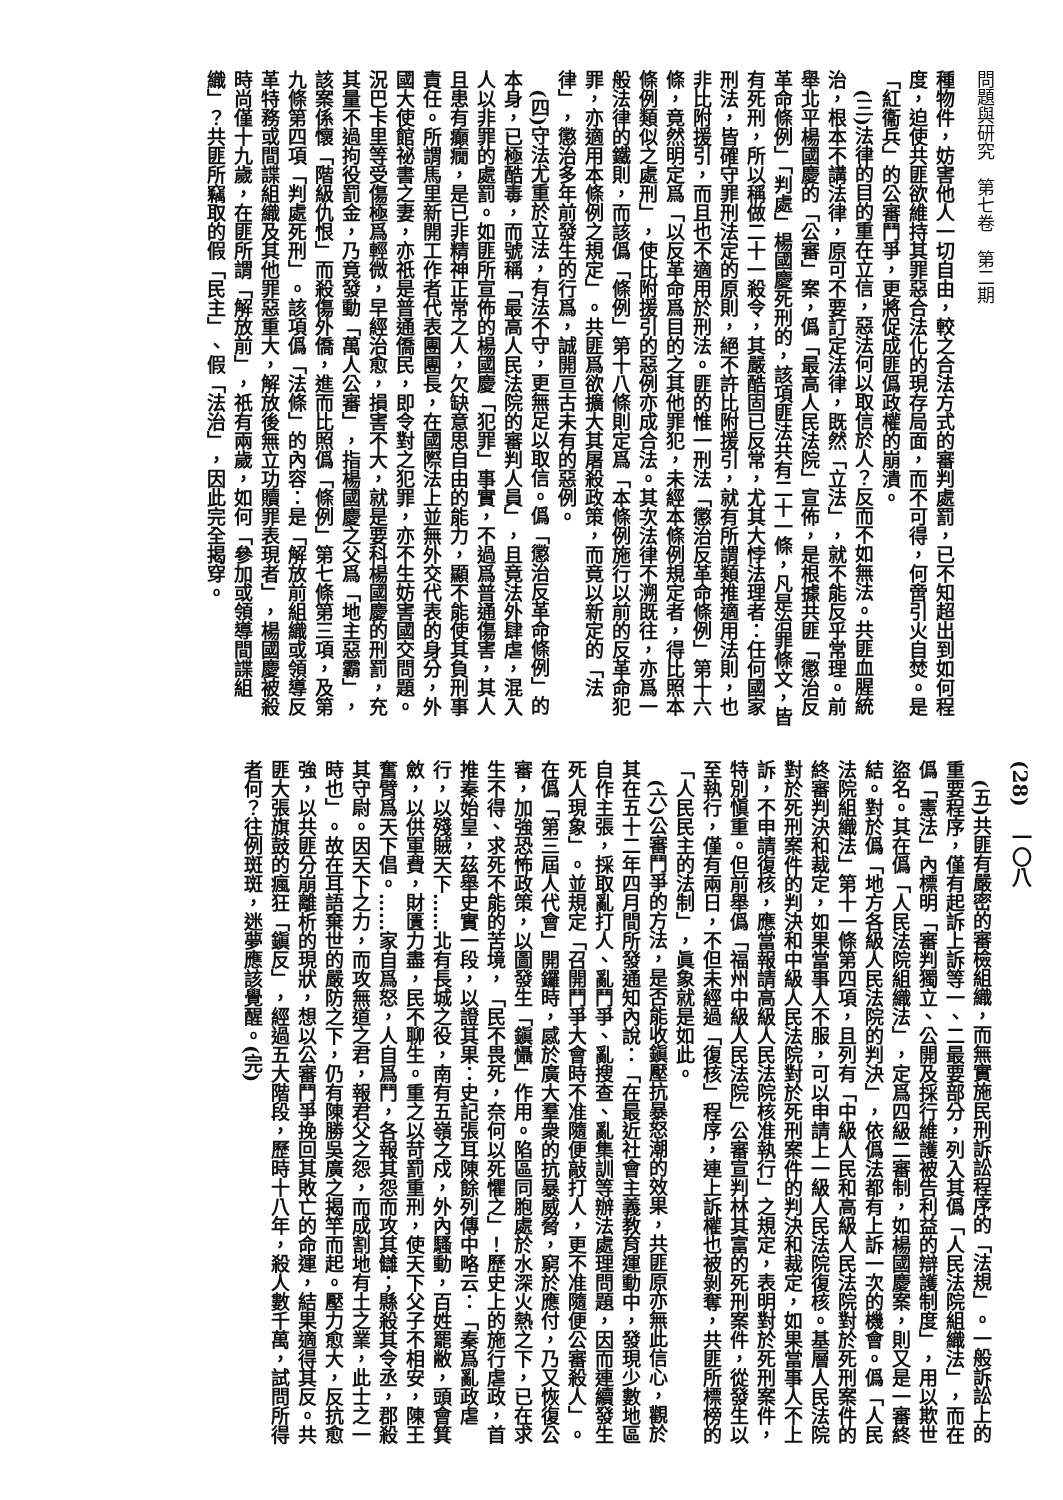問題與研究　第七卷　第二期
種物件，妨害他人一切自由，較之合法方式的審判處罰，已不知超出到如何程度，迫使共匪欲維持其罪惡合法化的現存局面，而不可得，何啻引火自焚。是「紅衞兵」的公審鬥爭，更將促成匪僞政權的崩潰。
　(三)法律的目的重在立信，惡法何以取信於人？反而不如無法。共匪血腥統治，根本不講法律，原可不要訂定法律，既然「立法」，就不能反乎常理。前舉北平楊國慶的「公審」案，僞「最高人民法院」宣佈，是根據共匪「懲治反革命條例」「判處」楊國慶死刑的，該項匪法共有二十一條，凡是治罪條文，皆有死刑，所以稱做二十一殺令，其嚴酷固已反常，尤其大悖法理者：任何國家刑法，皆確守罪刑法定的原則，絕不許比附援引，就有所謂類推適用法則，也非比附援引，而且也不適用於刑法。匪的惟一刑法「懲治反革命條例」第十六條，竟然明定爲「以反革命爲目的之其他罪犯，未經本條例規定者，得比照本條例類似之處刑」，使比附援引的惡例亦成合法。其次法律不溯既往，亦爲一般法律的鐵則，而該僞「條例」第十八條則定爲「本條例施行以前的反革命犯罪，亦適用本條例之規定」。共匪爲欲擴大其屠殺政策，而竟以新定的「法律」，懲治多年前發生的行爲，誠開亘古未有的惡例。
　(四)守法尤重於立法，有法不守，更無足以取信。僞「懲治反革命條例」的本身，已極酷毒，而號稱「最高人民法院的審判人員」，且竟法外肆虐，混入人以非罪的處罰。如匪所宣佈的楊國慶「犯罪」事實，不過爲普通傷害，其人且患有癲癇，是已非精神正常之人，欠缺意思自由的能力，顯不能使其負刑事責任。所謂馬里新開工作者代表團團長，在國際法上並無外交代表的身分，外國大使館祕書之妻，亦祇是普通僑民，即令對之犯罪，亦不生妨害國交問題。況巴卡里等受傷極爲輕微，早經治愈，損害不大，就是要科楊國慶的刑罰，充其量不過拘役罰金，乃竟發動「萬人公審」，指楊國慶之父爲「地主惡霸」，該案係懷「階級仇恨」而殺傷外僑，進而比照僞「條例」第七條第三項，及第九條第四項「判處死刑」。該項僞「法條」的內容：是「解放前組織或領導反革特務或間諜組織及其他罪惡重大，解放後無立功贖罪表現者」，楊國慶被殺時尚僅十九歲，在匪所謂「解放前」，祇有兩歲，如何「參加或領導間諜組織」？共匪所竊取的假「民主」、假「法治」，因此完全揭穿。
(28)　一〇八
　(五)共匪有嚴密的審檢組織，而無實施民刑訴訟程序的「法規」。一般訴訟上的重要程序，僅有起訴上訴等一、二最要部分，列入其僞「人民法院組織法」，而在僞「憲法」內標明「審判獨立、公開及採行維護被告利益的辯護制度」，用以欺世盜名。其在僞「人民法院組織法」，定爲四級二審制，如楊國慶案，則又是一審終結。對於僞「地方各級人民法院的判決」，依僞法都有上訴一次的機會。僞「人民法院組織法」第十一條第四項，且列有「中級人民和高級人民法院對於死刑案件的終審判決和裁定，如果當事人不服，可以申請上一級人民法院復核。基層人民法院對於死刑案件的判決和中級人民法院對於死刑案件的判決和裁定，如果當事人不上訴，不申請復核，應當報請高級人民法院核准執行」之規定，表明對於死刑案件，特別愼重。但前舉僞「福州中級人民法院」公審宣判林其富的死刑案件，從發生以至執行，僅有兩日，不但未經過「復核」程序，連上訴權也被剝奪，共匪所標榜的「人民民主的法制」，眞象就是如此。
　(六)公審鬥爭的方法，是否能收鎭壓抗暴怒潮的效果，共匪原亦無此信心，觀於其在五十二年四月間所發通知內說：「在最近社會主義教育運動中，發現少數地區自作主張，採取亂打人、亂鬥爭、亂搜查、亂集訓等辦法處理問題，因而連續發生死人現象」。並規定「召開鬥爭大會時不准隨便敲打人，更不准隨便公審殺人」。在僞「第三屆人代會」開鑼時，感於廣大羣衆的抗暴威脅，窮於應付，乃又恢復公審，加強恐怖政策，以圖發生「鎭懾」作用。陷區同胞處於水深火熱之下，已在求生不得、求死不能的苦境，「民不畏死，奈何以死懼之」！歷史上的施行虐政，首推秦始皇，茲舉史實一段，以證其果：史記張耳陳餘列傳中略云：「秦爲亂政虐行，以殘賊天下……北有長城之役，南有五嶺之戍，外內騷動，百姓罷敝，頭會箕斂，以供軍費，財匱力盡，民不聊生。重之以苛罰重刑，使天下父子不相安，陳王奮臂爲天下倡。……家自爲怒，人自爲鬥，各報其怨而攻其讎；縣殺其令丞，郡殺其守尉。因天下之力，而攻無道之君，報君父之怨，而成割地有土之業，此士之一時也」。故在耳語棄世的嚴防之下，仍有陳勝吳廣之揭竿而起。壓力愈大，反抗愈強，以共匪分崩離析的現狀，想以公審鬥爭挽回其敗亡的命運，結果適得其反。共匪大張旗鼓的瘋狂「鎭反」，經過五大階段，歷時十八年，殺人數千萬，試問所得者何？往例斑斑，迷夢應該覺醒。(完)